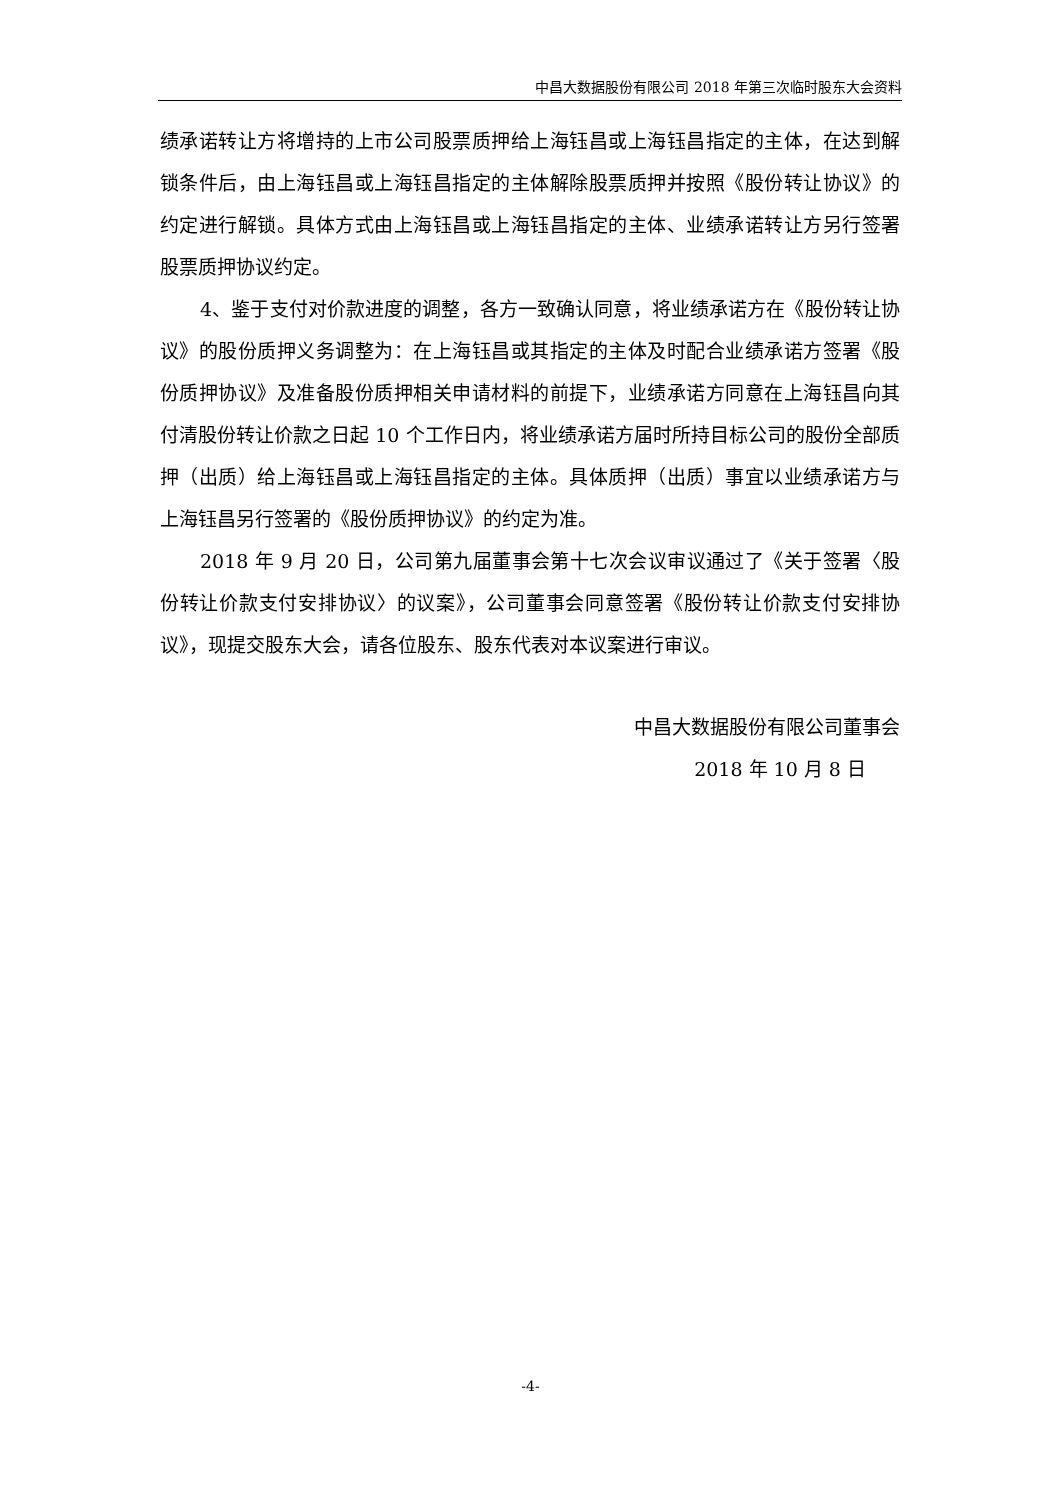中昌大数据股份有限公司 2018 年第三次临时股东大会资料
绩承诺转让方将增持的上市公司股票质押给上海钰昌或上海钰昌指定的主体，在达到解锁条件后，由上海钰昌或上海钰昌指定的主体解除股票质押并按照《股份转让协议》的约定进行解锁。具体方式由上海钰昌或上海钰昌指定的主体、业绩承诺转让方另行签署股票质押协议约定。
4、鉴于支付对价款进度的调整，各方一致确认同意，将业绩承诺方在《股份转让协议》的股份质押义务调整为：在上海钰昌或其指定的主体及时配合业绩承诺方签署《股份质押协议》及准备股份质押相关申请材料的前提下，业绩承诺方同意在上海钰昌向其付清股份转让价款之日起 10 个工作日内，将业绩承诺方届时所持目标公司的股份全部质押（出质）给上海钰昌或上海钰昌指定的主体。具体质押（出质）事宜以业绩承诺方与上海钰昌另行签署的《股份质押协议》的约定为准。
2018 年 9 月 20 日，公司第九届董事会第十七次会议审议通过了《关于签署〈股份转让价款支付安排协议〉的议案》，公司董事会同意签署《股份转让价款支付安排协议》，现提交股东大会，请各位股东、股东代表对本议案进行审议。
中昌大数据股份有限公司董事会
2018 年 10 月 8 日
-4-